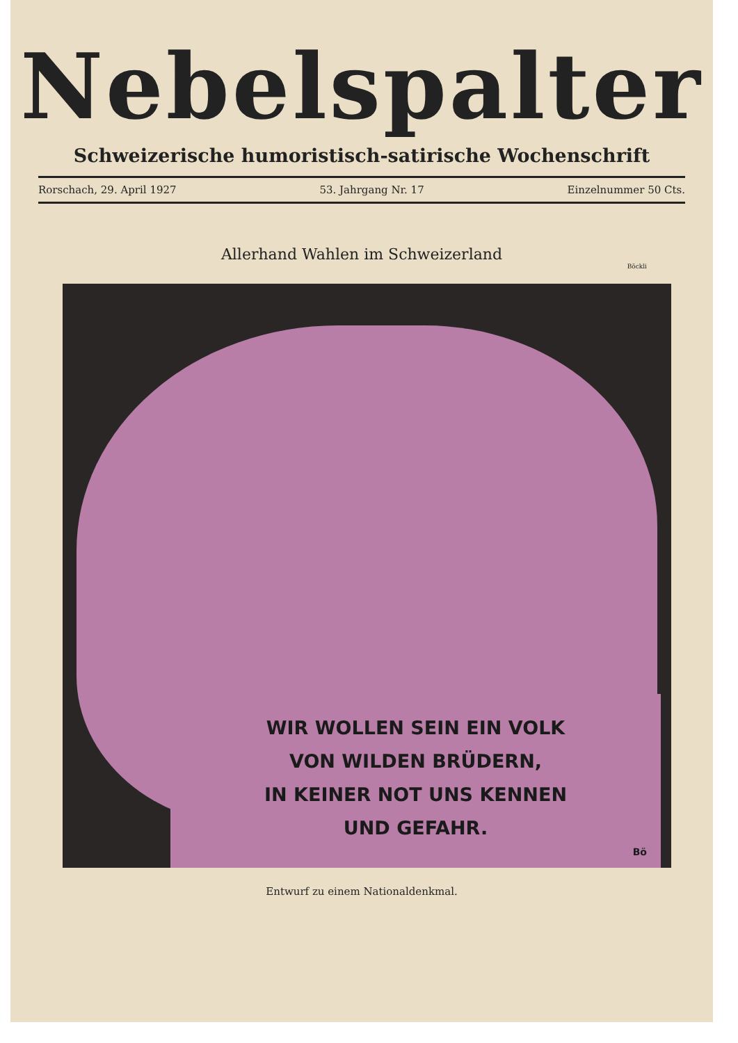Nebelspalter
Schweizerische humoristisch-satirische Wochenschrift
Rorschach, 29. April 1927 53. Jahrgang Nr. 17 Einzelnummer 50 Cts.
Allerhand Wahlen im Schweizerland
Böckli
WIR WOLLEN SEIN EIN VOLK
VON WILDEN BRÜDERN,
IN KEINER NOT UNS KENNEN
UND GEFAHR.
Bö
Entwurf zu einem Nationaldenkmal.